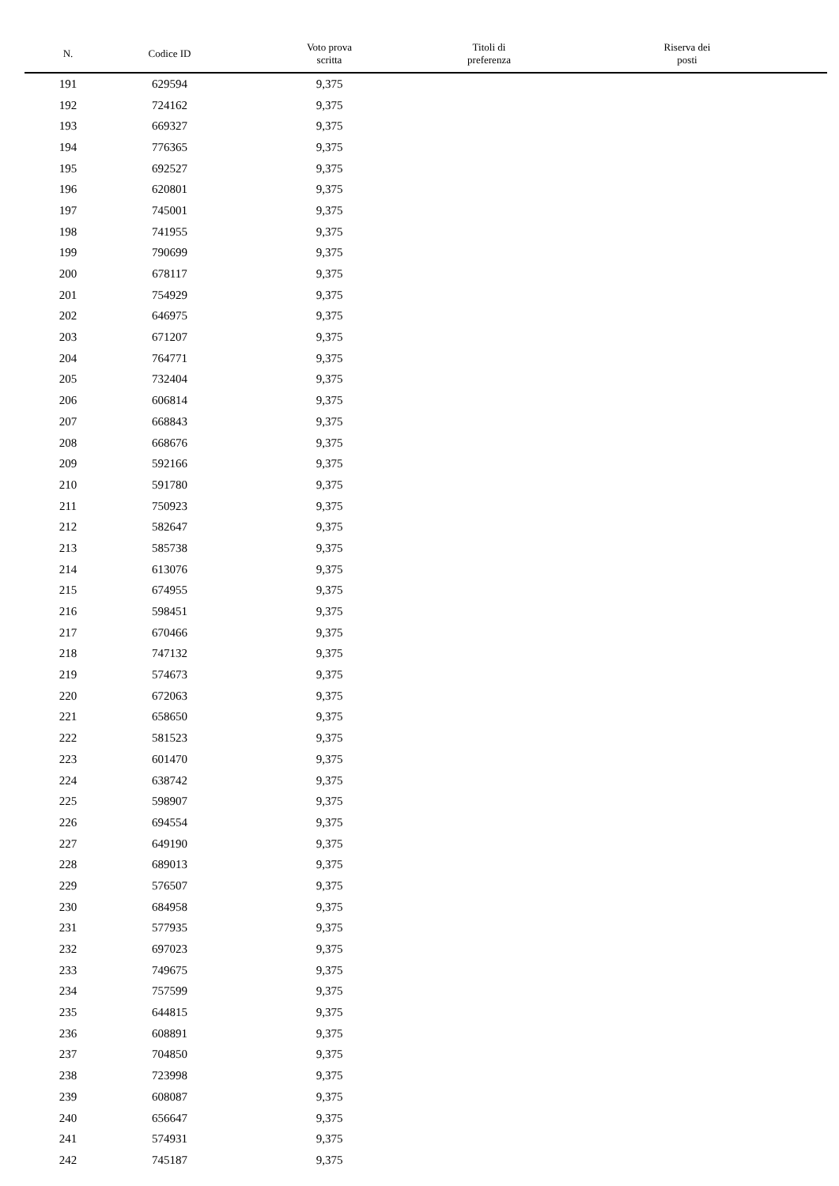| N. | Codice ID | Voto prova scritta | Titoli di preferenza | Riserva dei posti |
| --- | --- | --- | --- | --- |
| 191 | 629594 | 9,375 | | |
| 192 | 724162 | 9,375 | | |
| 193 | 669327 | 9,375 | | |
| 194 | 776365 | 9,375 | | |
| 195 | 692527 | 9,375 | | |
| 196 | 620801 | 9,375 | | |
| 197 | 745001 | 9,375 | | |
| 198 | 741955 | 9,375 | | |
| 199 | 790699 | 9,375 | | |
| 200 | 678117 | 9,375 | | |
| 201 | 754929 | 9,375 | | |
| 202 | 646975 | 9,375 | | |
| 203 | 671207 | 9,375 | | |
| 204 | 764771 | 9,375 | | |
| 205 | 732404 | 9,375 | | |
| 206 | 606814 | 9,375 | | |
| 207 | 668843 | 9,375 | | |
| 208 | 668676 | 9,375 | | |
| 209 | 592166 | 9,375 | | |
| 210 | 591780 | 9,375 | | |
| 211 | 750923 | 9,375 | | |
| 212 | 582647 | 9,375 | | |
| 213 | 585738 | 9,375 | | |
| 214 | 613076 | 9,375 | | |
| 215 | 674955 | 9,375 | | |
| 216 | 598451 | 9,375 | | |
| 217 | 670466 | 9,375 | | |
| 218 | 747132 | 9,375 | | |
| 219 | 574673 | 9,375 | | |
| 220 | 672063 | 9,375 | | |
| 221 | 658650 | 9,375 | | |
| 222 | 581523 | 9,375 | | |
| 223 | 601470 | 9,375 | | |
| 224 | 638742 | 9,375 | | |
| 225 | 598907 | 9,375 | | |
| 226 | 694554 | 9,375 | | |
| 227 | 649190 | 9,375 | | |
| 228 | 689013 | 9,375 | | |
| 229 | 576507 | 9,375 | | |
| 230 | 684958 | 9,375 | | |
| 231 | 577935 | 9,375 | | |
| 232 | 697023 | 9,375 | | |
| 233 | 749675 | 9,375 | | |
| 234 | 757599 | 9,375 | | |
| 235 | 644815 | 9,375 | | |
| 236 | 608891 | 9,375 | | |
| 237 | 704850 | 9,375 | | |
| 238 | 723998 | 9,375 | | |
| 239 | 608087 | 9,375 | | |
| 240 | 656647 | 9,375 | | |
| 241 | 574931 | 9,375 | | |
| 242 | 745187 | 9,375 | | |